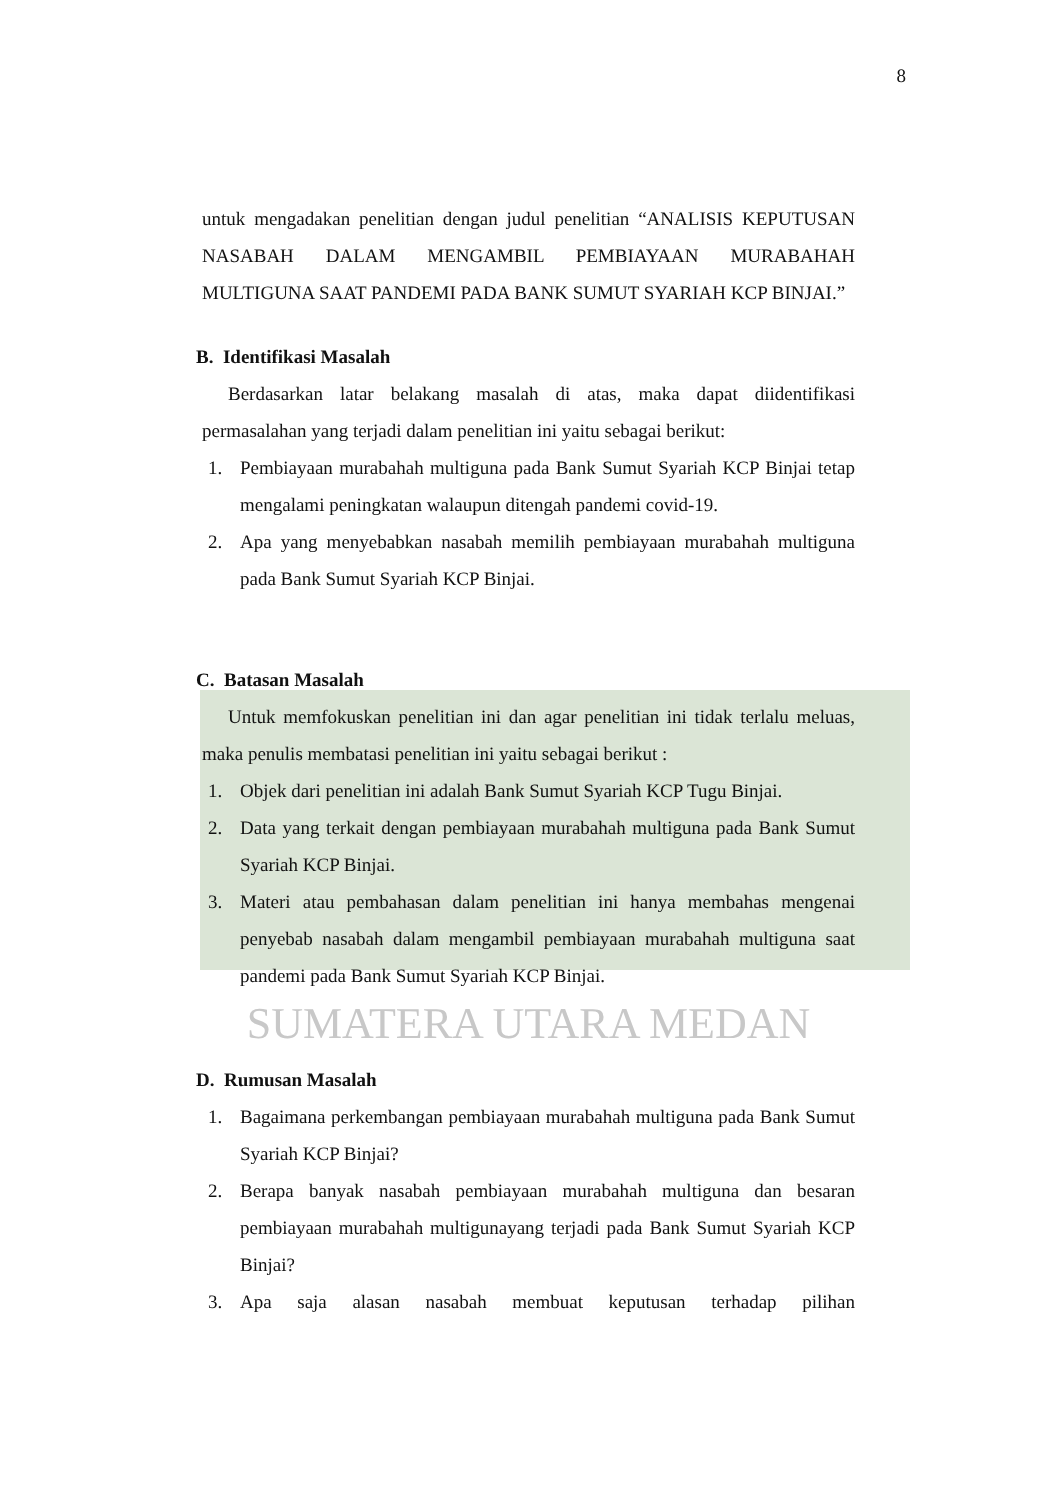8
untuk mengadakan penelitian dengan judul penelitian “ANALISIS KEPUTUSAN NASABAH DALAM MENGAMBIL PEMBIAYAAN MURABAHAH MULTIGUNA SAAT PANDEMI PADA BANK SUMUT SYARIAH KCP BINJAI.”
B. Identifikasi Masalah
Berdasarkan latar belakang masalah di atas, maka dapat diidentifikasi permasalahan yang terjadi dalam penelitian ini yaitu sebagai berikut:
1. Pembiayaan murabahah multiguna pada Bank Sumut Syariah KCP Binjai tetap mengalami peningkatan walaupun ditengah pandemi covid-19.
2. Apa yang menyebabkan nasabah memilih pembiayaan murabahah multiguna pada Bank Sumut Syariah KCP Binjai.
C. Batasan Masalah
Untuk memfokuskan penelitian ini dan agar penelitian ini tidak terlalu meluas, maka penulis membatasi penelitian ini yaitu sebagai berikut :
1. Objek dari penelitian ini adalah Bank Sumut Syariah KCP Tugu Binjai.
2. Data yang terkait dengan pembiayaan murabahah multiguna pada Bank Sumut Syariah KCP Binjai.
3. Materi atau pembahasan dalam penelitian ini hanya membahas mengenai penyebab nasabah dalam mengambil pembiayaan murabahah multiguna saat pandemi pada Bank Sumut Syariah KCP Binjai.
SUMATERA UTARA MEDAN
D. Rumusan Masalah
1. Bagaimana perkembangan pembiayaan murabahah multiguna pada Bank Sumut Syariah KCP Binjai?
2. Berapa banyak nasabah pembiayaan murabahah multiguna dan besaran pembiayaan murabahah multigunayang terjadi pada Bank Sumut Syariah KCP Binjai?
3. Apa saja alasan nasabah membuat keputusan terhadap pilihan